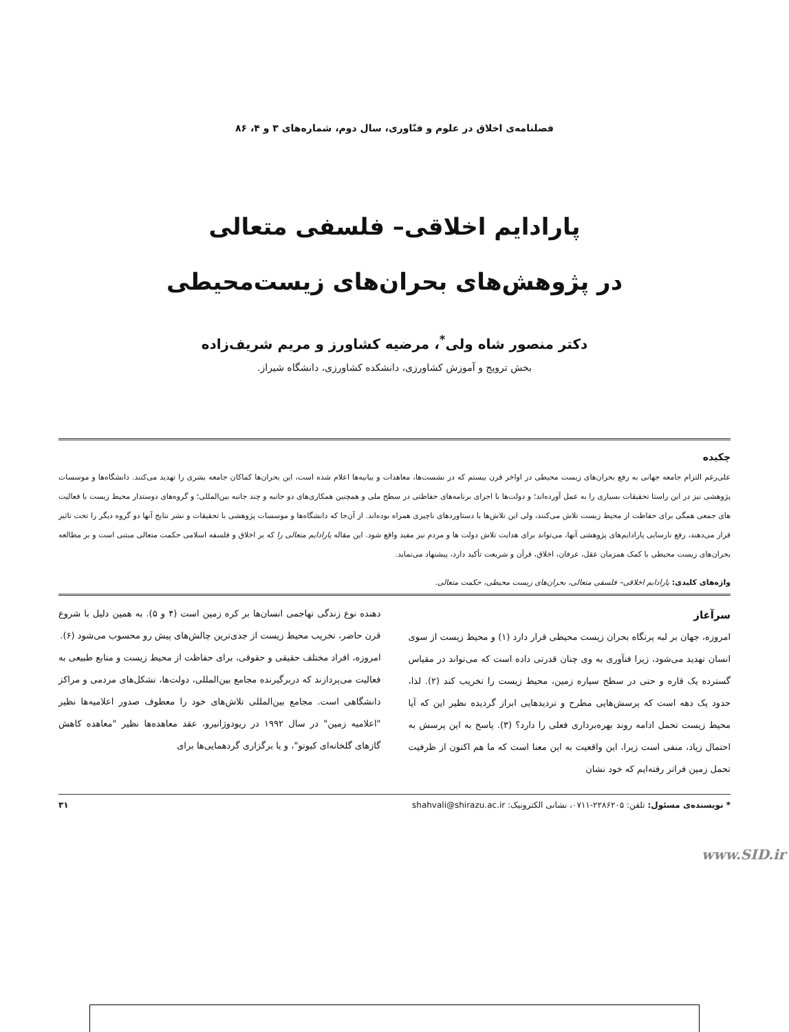فصلنامه‌ی اخلاق در علوم و فنّاوری، سال دوم، شماره‌های ۳ و ۴، ۸۶
پارادایم اخلاقی– فلسفی متعالی
در پژوهش‌های بحران‌های زیست‌محیطی
دکتر منصور شاه ولی<sup>*</sup>، مرضیه کشاورز و مریم شریف‌زاده
بخش ترویج و آموزش کشاورزی، دانشکده کشاورزی، دانشگاه شیراز.
چکیده
علی‌رغم التزام جامعه جهانی به رفع بحران‌های زیست محیطی در اواخر قرن بیستم که در نشست‌ها، معاهدات و بیانیه‌ها اعلام شده است، این بحران‌ها کماکان جامعه بشری را تهدید می‌کنند. دانشگاه‌ها و موسسات پژوهشی نیز در این راستا تحقیقات بسیاری را به عمل آورده‌اند؛ و دولت‌ها با اجرای برنامه‌های حفاظتی در سطح ملی و همچنین همکاری‌های دو جانبه و چند جانبه بین‌المللی؛ و گروه‌های دوستدار محیط زیست با فعالیت های جمعی همگی برای حفاظت از محیط زیست تلاش می‌کنند، ولی این تلاش‌ها با دستاوردهای ناچیزی همراه بوده‌اند. از آن‌جا که دانشگاه‌ها و موسسات پژوهشی با تحقیقات و نشر نتایج آنها دو گروه دیگر را تحت تاثیر قرار می‌دهند، رفع نارسایی پارادایم‌های پژوهشی آنها، می‌تواند برای هدایت تلاش دولت ها و مردم نیز مفید واقع شود. این مقاله پارادایم متعالی را که بر اخلاق و فلسفه اسلامی حکمت متعالی مبتنی است و بر مطالعه بحران‌های زیست محیطی با کمک همزمان عقل، عرفان، اخلاق، قرآن و شریعت تأکید دارد، پیشنهاد می‌نماید.
واژه‌های کلیدی: پارادایم اخلاقی– فلسفی متعالی، بحران‌های زیست محیطی، حکمت متعالی.
سرآغاز
امروزه، جهان بر لبه پرتگاه بحران زیست محیطی قرار دارد (۱) و محیط زیست از سوی انسان تهدید می‌شود، زیرا فنآوری به وی چنان قدرتی داده است که می‌تواند در مقیاس گسترده یک قاره و حتی در سطح سیاره زمین، محیط زیست را تخریب کند (۲). لذا، حدود یک دهه است که پرسش‌هایی مطرح و تردیدهایی ابراز گردیده نظیر این که آیا محیط زیست تحمل ادامه روند بهره‌برداری فعلی را دارد؟ (۳). پاسخ به این پرسش به احتمال زیاد، منفی است زیرا، این واقعیت به این معنا است که ما هم اکنون از ظرفیت تحمل زمین فراتر رفته‌ایم که خود نشان
دهنده نوع زندگی تهاجمی انسان‌ها بر کره زمین است (۴ و ۵). به همین دلیل با شروع قرن حاضر، تخریب محیط زیست از جدی‌ترین چالش‌های پیش رو محسوب می‌شود (۶).
امروزه، افراد مختلف حقیقی و حقوقی، برای حفاظت از محیط زیست و منابع طبیعی به فعالیت می‌پردازند که دربرگیرنده مجامع بین‌المللی، دولت‌ها، تشکل‌های مردمی و مراکز دانشگاهی است. مجامع بین‌المللی تلاش‌های خود را معطوف صدور اعلامیه‌ها نظیر "اعلامیه زمین" در سال ۱۹۹۲ در ریودوژانیرو، عقد معاهده‌ها نظیر "معاهده کاهش گازهای گلخانه‌ای کیوتو"، و یا برگزاری گردهمایی‌ها برای
www.SID.ir
* نویسنده‌ی مسئول: تلفن: ۲۲۸۶۲۰۵-۰۷۱۱، نشانی الکترونیک: shahvali@shirazu.ac.ir ۳۱